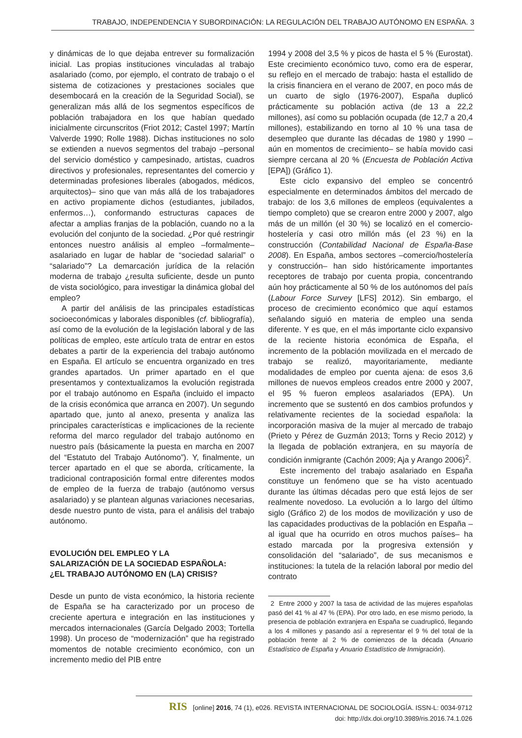TRABAJO, INDEPENDENCIA Y SUBORDINACIÓN: LA REGULACIÓN DEL TRABAJO AUTÓNOMO EN ESPAÑA. 3
y dinámicas de lo que dejaba entrever su formalización inicial. Las propias instituciones vinculadas al trabajo asalariado (como, por ejemplo, el contrato de trabajo o el sistema de cotizaciones y prestaciones sociales que desembocará en la creación de la Seguridad Social), se generalizan más allá de los segmentos específicos de población trabajadora en los que habían quedado inicialmente circunscritos (Friot 2012; Castel 1997; Martín Valverde 1990; Rolle 1988). Dichas instituciones no solo se extienden a nuevos segmentos del trabajo –personal del servicio doméstico y campesinado, artistas, cuadros directivos y profesionales, representantes del comercio y determinadas profesiones liberales (abogados, médicos, arquitectos)– sino que van más allá de los trabajadores en activo propiamente dichos (estudiantes, jubilados, enfermos…), conformando estructuras capaces de afectar a amplias franjas de la población, cuando no a la evolución del conjunto de la sociedad. ¿Por qué restringir entonces nuestro análisis al empleo –formalmente– asalariado en lugar de hablar de “sociedad salarial” o “salariado”? La demarcación jurídica de la relación moderna de trabajo ¿resulta suficiente, desde un punto de vista sociológico, para investigar la dinámica global del empleo?
A partir del análisis de las principales estadísticas socioeconómicas y laborales disponibles (cf. bibliografía), así como de la evolución de la legislación laboral y de las políticas de empleo, este artículo trata de entrar en estos debates a partir de la experiencia del trabajo autónomo en España. El artículo se encuentra organizado en tres grandes apartados. Un primer apartado en el que presentamos y contextualizamos la evolución registrada por el trabajo autónomo en España (incluido el impacto de la crisis económica que arranca en 2007). Un segundo apartado que, junto al anexo, presenta y analiza las principales características e implicaciones de la reciente reforma del marco regulador del trabajo autónomo en nuestro país (básicamente la puesta en marcha en 2007 del “Estatuto del Trabajo Autónomo”). Y, finalmente, un tercer apartado en el que se aborda, críticamente, la tradicional contraposición formal entre diferentes modos de empleo de la fuerza de trabajo (autónomo versus asalariado) y se plantean algunas variaciones necesarias, desde nuestro punto de vista, para el análisis del trabajo autónomo.
EVOLUCIÓN DEL EMPLEO Y LA
SALARIZACIÓN DE LA SOCIEDAD ESPAÑOLA:
¿EL TRABAJO AUTÓNOMO EN (LA) CRISIS?
Desde un punto de vista económico, la historia reciente de España se ha caracterizado por un proceso de creciente apertura e integración en las instituciones y mercados internacionales (García Delgado 2003; Tortella 1998). Un proceso de “modernización” que ha registrado momentos de notable crecimiento económico, con un incremento medio del PIB entre
1994 y 2008 del 3,5 % y picos de hasta el 5 % (Eurostat). Este crecimiento económico tuvo, como era de esperar, su reflejo en el mercado de trabajo: hasta el estallido de la crisis financiera en el verano de 2007, en poco más de un cuarto de siglo (1976-2007), España duplicó prácticamente su población activa (de 13 a 22,2 millones), así como su población ocupada (de 12,7 a 20,4 millones), estabilizando en torno al 10 % una tasa de desempleo que durante las décadas de 1980 y 1990 –aún en momentos de crecimiento– se había movido casi siempre cercana al 20 % (Encuesta de Población Activa [EPA]) (Gráfico 1).
Este ciclo expansivo del empleo se concentró especialmente en determinados ámbitos del mercado de trabajo: de los 3,6 millones de empleos (equivalentes a tiempo completo) que se crearon entre 2000 y 2007, algo más de un millón (el 30 %) se localizó en el comercio-hostelería y casi otro millón más (el 23 %) en la construcción (Contabilidad Nacional de España-Base 2008). En España, ambos sectores –comercio/hostelería y construcción– han sido históricamente importantes receptores de trabajo por cuenta propia, concentrando aún hoy prácticamente al 50 % de los autónomos del país (Labour Force Survey [LFS] 2012). Sin embargo, el proceso de crecimiento económico que aquí estamos señalando siguió en materia de empleo una senda diferente. Y es que, en el más importante ciclo expansivo de la reciente historia económica de España, el incremento de la población movilizada en el mercado de trabajo se realizó, mayoritariamente, mediante modalidades de empleo por cuenta ajena: de esos 3,6 millones de nuevos empleos creados entre 2000 y 2007, el 95 % fueron empleos asalariados (EPA). Un incremento que se sustentó en dos cambios profundos y relativamente recientes de la sociedad española: la incorporación masiva de la mujer al mercado de trabajo (Prieto y Pérez de Guzmán 2013; Torns y Recio 2012) y la llegada de población extranjera, en su mayoría de condición inmigrante (Cachón 2009; Aja y Arango 2006)<sup>2</sup>.
Este incremento del trabajo asalariado en España constituye un fenómeno que se ha visto acentuado durante las últimas décadas pero que está lejos de ser realmente novedoso. La evolución a lo largo del último siglo (Gráfico 2) de los modos de movilización y uso de las capacidades productivas de la población en España –al igual que ha ocurrido en otros muchos países– ha estado marcada por la progresiva extensión y consolidación del “salariado”, de sus mecanismos e instituciones: la tutela de la relación laboral por medio del contrato
2 Entre 2000 y 2007 la tasa de actividad de las mujeres españolas pasó del 41 % al 47 % (EPA). Por otro lado, en ese mismo periodo, la presencia de población extranjera en España se cuadruplicó, llegando a los 4 millones y pasando así a representar el 9 % del total de la población frente al 2 % de comienzos de la década (Anuario Estadístico de España y Anuario Estadístico de Inmigración).
RIS [online] 2016, 74 (1), e026. REVISTA INTERNACIONAL DE SOCIOLOGÍA. ISSN-L: 0034-9712
doi: http://dx.doi.org/10.3989/ris.2016.74.1.026